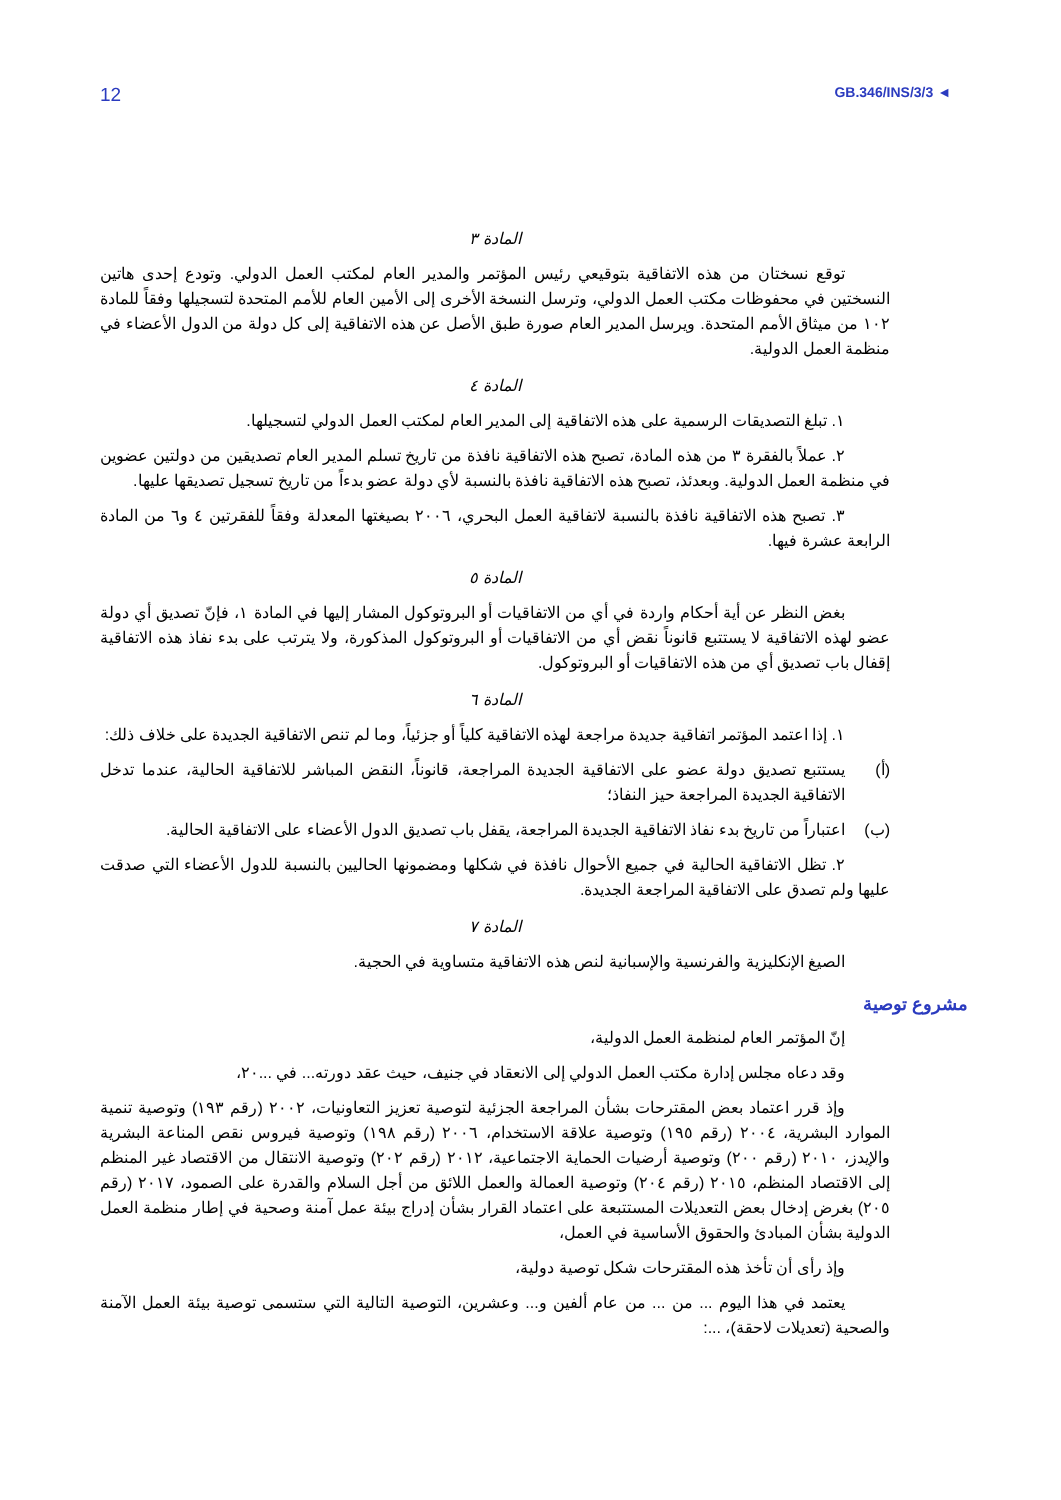12 GB.346/INS/3/3 ◄
المادة ٣
توقع نسختان من هذه الاتفاقية بتوقيعي رئيس المؤتمر والمدير العام لمكتب العمل الدولي. وتودع إحدى هاتين النسختين في محفوظات مكتب العمل الدولي، وترسل النسخة الأخرى إلى الأمين العام للأمم المتحدة لتسجيلها وفقاً للمادة ١٠٢ من ميثاق الأمم المتحدة. ويرسل المدير العام صورة طبق الأصل عن هذه الاتفاقية إلى كل دولة من الدول الأعضاء في منظمة العمل الدولية.
المادة ٤
١. تبلغ التصديقات الرسمية على هذه الاتفاقية إلى المدير العام لمكتب العمل الدولي لتسجيلها.
٢. عملاً بالفقرة ٣ من هذه المادة، تصبح هذه الاتفاقية نافذة من تاريخ تسلم المدير العام تصديقين من دولتين عضوين في منظمة العمل الدولية. وبعدئذ، تصبح هذه الاتفاقية نافذة بالنسبة لأي دولة عضو بدءاً من تاريخ تسجيل تصديقها عليها.
٣. تصبح هذه الاتفاقية نافذة بالنسبة لاتفاقية العمل البحري، ٢٠٠٦ بصيغتها المعدلة وفقاً للفقرتين ٤ و٦ من المادة الرابعة عشرة فيها.
المادة ٥
بغض النظر عن أية أحكام واردة في أي من الاتفاقيات أو البروتوكول المشار إليها في المادة ١، فإنّ تصديق أي دولة عضو لهذه الاتفاقية لا يستتبع قانوناً نقض أي من الاتفاقيات أو البروتوكول المذكورة، ولا يترتب على بدء نفاذ هذه الاتفاقية إقفال باب تصديق أي من هذه الاتفاقيات أو البروتوكول.
المادة ٦
١. إذا اعتمد المؤتمر اتفاقية جديدة مراجعة لهذه الاتفاقية كلياً أو جزئياً، وما لم تنص الاتفاقية الجديدة على خلاف ذلك:
(أ) يستتبع تصديق دولة عضو على الاتفاقية الجديدة المراجعة، قانوناً، النقض المباشر للاتفاقية الحالية، عندما تدخل الاتفاقية الجديدة المراجعة حيز النفاذ؛
(ب) اعتباراً من تاريخ بدء نفاذ الاتفاقية الجديدة المراجعة، يقفل باب تصديق الدول الأعضاء على الاتفاقية الحالية.
٢. تظل الاتفاقية الحالية في جميع الأحوال نافذة في شكلها ومضمونها الحاليين بالنسبة للدول الأعضاء التي صدقت عليها ولم تصدق على الاتفاقية المراجعة الجديدة.
المادة ٧
الصيغ الإنكليزية والفرنسية والإسبانية لنص هذه الاتفاقية متساوية في الحجية.
مشروع توصية
إنّ المؤتمر العام لمنظمة العمل الدولية،
وقد دعاه مجلس إدارة مكتب العمل الدولي إلى الانعقاد في جنيف، حيث عقد دورته... في ...٢٠،
وإذ قرر اعتماد بعض المقترحات بشأن المراجعة الجزئية لتوصية تعزيز التعاونيات، ٢٠٠٢ (رقم ١٩٣) وتوصية تنمية الموارد البشرية، ٢٠٠٤ (رقم ١٩٥) وتوصية علاقة الاستخدام، ٢٠٠٦ (رقم ١٩٨) وتوصية فيروس نقص المناعة البشرية والإيدز، ٢٠١٠ (رقم ٢٠٠) وتوصية أرضيات الحماية الاجتماعية، ٢٠١٢ (رقم ٢٠٢) وتوصية الانتقال من الاقتصاد غير المنظم إلى الاقتصاد المنظم، ٢٠١٥ (رقم ٢٠٤) وتوصية العمالة والعمل اللائق من أجل السلام والقدرة على الصمود، ٢٠١٧ (رقم ٢٠٥) بغرض إدخال بعض التعديلات المستتبعة على اعتماد القرار بشأن إدراج بيئة عمل آمنة وصحية في إطار منظمة العمل الدولية بشأن المبادئ والحقوق الأساسية في العمل،
وإذ رأى أن تأخذ هذه المقترحات شكل توصية دولية،
يعتمد في هذا اليوم ... من ... من عام ألفين و... وعشرين، التوصية التالية التي ستسمى توصية بيئة العمل الآمنة والصحية (تعديلات لاحقة)، ...: